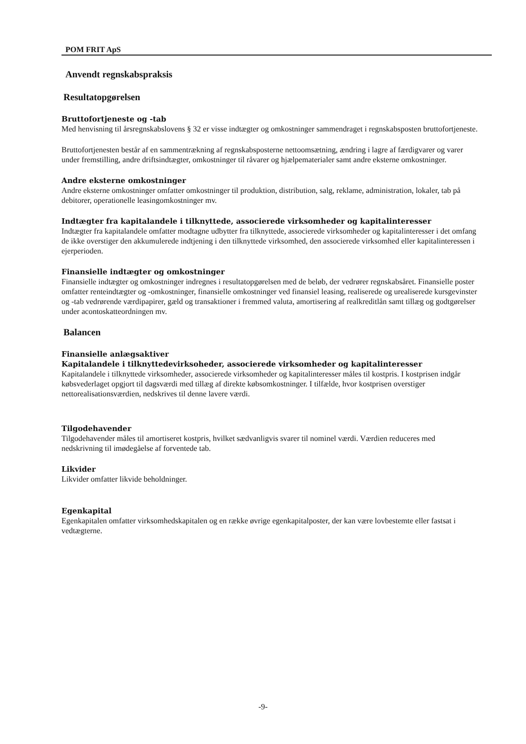POM FRIT ApS
Anvendt regnskabspraksis
Resultatopgørelsen
Bruttofortjeneste og -tab
Med henvisning til årsregnskabslovens § 32 er visse indtægter og omkostninger sammendraget i regnskabsposten bruttofortjeneste.
Bruttofortjenesten består af en sammentrækning af regnskabsposterne nettoomsætning, ændring i lagre af færdigvarer og varer under fremstilling, andre driftsindtægter, omkostninger til råvarer og hjælpematerialer samt andre eksterne omkostninger.
Andre eksterne omkostninger
Andre eksterne omkostninger omfatter omkostninger til produktion, distribution, salg, reklame, administration, lokaler, tab på debitorer, operationelle leasingomkostninger mv.
Indtægter fra kapitalandele i tilknyttede, associerede virksomheder og kapitalinteresser
Indtægter fra kapitalandele omfatter modtagne udbytter fra tilknyttede, associerede virksomheder og kapitalinteresser i det omfang de ikke overstiger den akkumulerede indtjening i den tilknyttede virksomhed, den associerede virksomhed eller kapitalinteressen i ejerperioden.
Finansielle indtægter og omkostninger
Finansielle indtægter og omkostninger indregnes i resultatopgørelsen med de beløb, der vedrører regnskabsåret. Finansielle poster omfatter renteindtægter og -omkostninger, finansielle omkostninger ved finansiel leasing, realiserede og urealiserede kursgevinster og -tab vedrørende værdipapirer, gæld og transaktioner i fremmed valuta, amortisering af realkreditlån samt tillæg og godtgørelser under acontoskatteordningen mv.
Balancen
Finansielle anlægsaktiver
Kapitalandele i tilknyttedevirksoheder, associerede virksomheder og kapitalinteresser
Kapitalandele i tilknyttede virksomheder, associerede virksomheder og kapitalinteresser måles til kostpris. I kostprisen indgår købsvederlaget opgjort til dagsværdi med tillæg af direkte købsomkostninger. I tilfælde, hvor kostprisen overstiger nettorealisationsværdien, nedskrives til denne lavere værdi.
Tilgodehavender
Tilgodehavender måles til amortiseret kostpris, hvilket sædvanligvis svarer til nominel værdi. Værdien reduceres med nedskrivning til imødegåelse af forventede tab.
Likvider
Likvider omfatter likvide beholdninger.
Egenkapital
Egenkapitalen omfatter virksomhedskapitalen og en række øvrige egenkapitalposter, der kan være lovbestemte eller fastsat i vedtægterne.
-9-